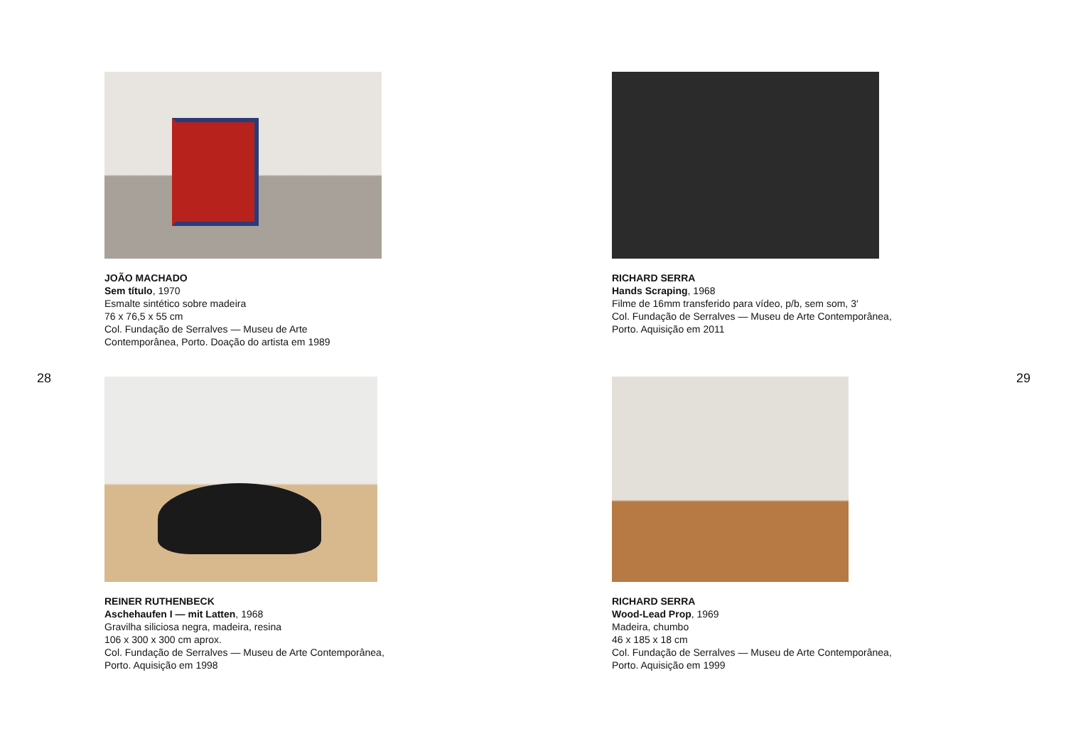JOÃO MACHADO
Sem título, 1970
Esmalte sintético sobre madeira
76 x 76,5 x 55 cm
Col. Fundação de Serralves — Museu de Arte
Contemporânea, Porto. Doação do artista em 1989
28
REINER RUTHENBECK
Aschehaufen I — mit Latten, 1968
Gravilha siliciosa negra, madeira, resina
106 x 300 x 300 cm aprox.
Col. Fundação de Serralves — Museu de Arte Contemporânea,
Porto. Aquisição em 1998
RICHARD SERRA
Hands Scraping, 1968
Filme de 16mm transferido para vídeo, p/b, sem som, 3′
Col. Fundação de Serralves — Museu de Arte Contemporânea,
Porto. Aquisição em 2011
29
RICHARD SERRA
Wood-Lead Prop, 1969
Madeira, chumbo
46 x 185 x 18 cm
Col. Fundação de Serralves — Museu de Arte Contemporânea,
Porto. Aquisição em 1999